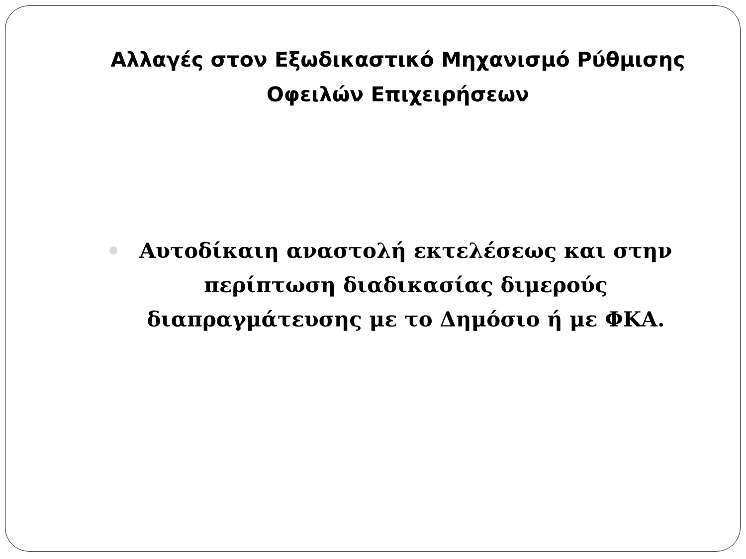Αλλαγές στον Εξωδικαστικό Μηχανισμό Ρύθμισης
Οφειλών Επιχειρήσεων
Αυτοδίκαιη αναστολή εκτελέσεως και στην περίπτωση διαδικασίας διμερούς διαπραγμάτευσης με το Δημόσιο ή με ΦΚΑ.